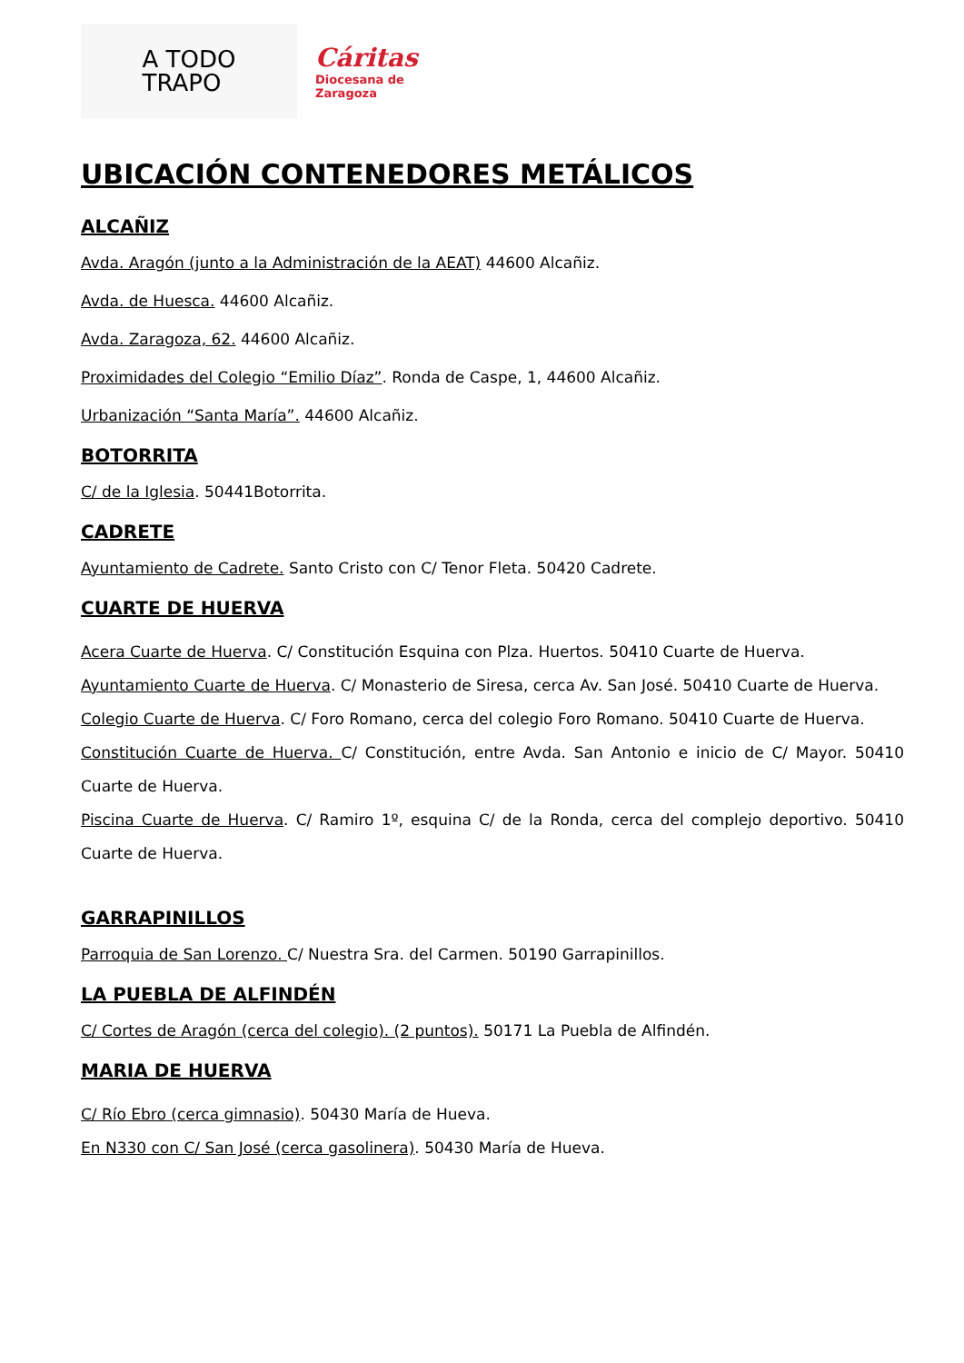A TODO
TRAPO
Cáritas
Diocesana de
Zaragoza
UBICACIÓN CONTENEDORES METÁLICOS
ALCAÑIZ
Avda. Aragón (junto a la Administración de la AEAT) 44600 Alcañiz.
Avda. de Huesca. 44600 Alcañiz.
Avda. Zaragoza, 62. 44600 Alcañiz.
Proximidades del Colegio “Emilio Díaz”. Ronda de Caspe, 1, 44600 Alcañiz.
Urbanización “Santa María”. 44600 Alcañiz.
BOTORRITA
C/ de la Iglesia. 50441Botorrita.
CADRETE
Ayuntamiento de Cadrete. Santo Cristo con C/ Tenor Fleta. 50420 Cadrete.
CUARTE DE HUERVA
Acera Cuarte de Huerva. C/ Constitución Esquina con Plza. Huertos. 50410 Cuarte de Huerva.
Ayuntamiento Cuarte de Huerva. C/ Monasterio de Siresa, cerca Av. San José. 50410 Cuarte de Huerva.
Colegio Cuarte de Huerva. C/ Foro Romano, cerca del colegio Foro Romano. 50410 Cuarte de Huerva.
Constitución Cuarte de Huerva. C/ Constitución, entre Avda. San Antonio e inicio de C/ Mayor. 50410 Cuarte de Huerva.
Piscina Cuarte de Huerva. C/ Ramiro 1º, esquina C/ de la Ronda, cerca del complejo deportivo. 50410 Cuarte de Huerva.
GARRAPINILLOS
Parroquia de San Lorenzo. C/ Nuestra Sra. del Carmen. 50190 Garrapinillos.
LA PUEBLA DE ALFINDÉN
C/ Cortes de Aragón (cerca del colegio). (2 puntos). 50171 La Puebla de Alfindén.
MARIA DE HUERVA
C/ Río Ebro (cerca gimnasio). 50430 María de Hueva.
En N330 con C/ San José (cerca gasolinera). 50430 María de Hueva.